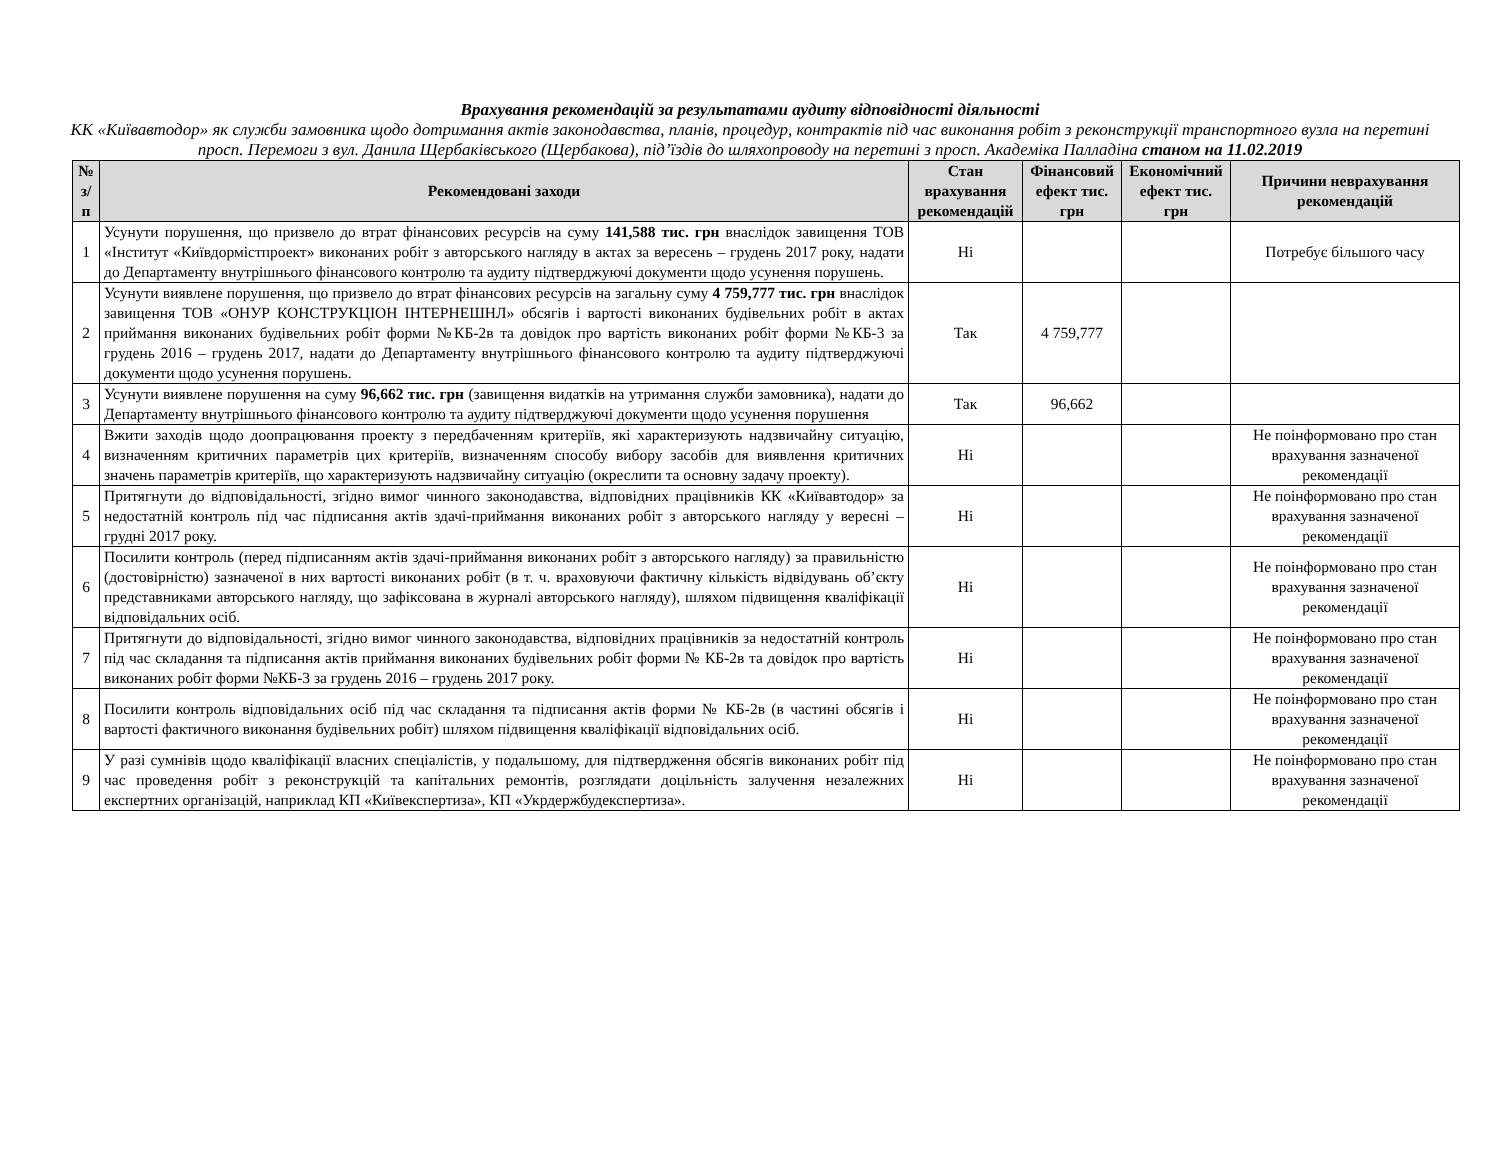Врахування рекомендацій за результатами аудиту відповідності діяльності
КК «Київавтодор» як служби замовника щодо дотримання актів законодавства, планів, процедур, контрактів під час виконання робіт з реконструкції транспортного вузла на перетині просп. Перемоги з вул. Данила Щербаківського (Щербакова), під’їздів до шляхопроводу на перетині з просп. Академіка Палладіна станом на 11.02.2019
| № з/п | Рекомендовані заходи | Стан врахування рекомендацій | Фінансовий ефект тис. грн | Економічний ефект тис. грн | Причини неврахування рекомендацій |
| --- | --- | --- | --- | --- | --- |
| 1 | Усунути порушення, що призвело до втрат фінансових ресурсів на суму 141,588 тис. грн внаслідок завищення ТОВ «Інститут «Київдормістпроект» виконаних робіт з авторського нагляду в актах за вересень – грудень 2017 року, надати до Департаменту внутрішнього фінансового контролю та аудиту підтверджуючі документи щодо усунення порушень. | Ні | | | Потребує більшого часу |
| 2 | Усунути виявлене порушення, що призвело до втрат фінансових ресурсів на загальну суму 4 759,777 тис. грн внаслідок завищення ТОВ «ОНУР КОНСТРУКЦІОН ІНТЕРНЕШНЛ» обсягів і вартості виконаних будівельних робіт в актах приймання виконаних будівельних робіт форми №КБ-2в та довідок про вартість виконаних робіт форми №КБ-3 за грудень 2016 – грудень 2017, надати до Департаменту внутрішнього фінансового контролю та аудиту підтверджуючі документи щодо усунення порушень. | Так | 4 759,777 | | |
| 3 | Усунути виявлене порушення на суму 96,662 тис. грн (завищення видатків на утримання служби замовника), надати до Департаменту внутрішнього фінансового контролю та аудиту підтверджуючі документи щодо усунення порушення | Так | 96,662 | | |
| 4 | Вжити заходів щодо доопрацювання проекту з передбаченням критеріїв, які характеризують надзвичайну ситуацію, визначенням критичних параметрів цих критеріїв, визначенням способу вибору засобів для виявлення критичних значень параметрів критеріїв, що характеризують надзвичайну ситуацію (окреслити та основну задачу проекту). | Ні | | | Не поінформовано про стан врахування зазначеної рекомендації |
| 5 | Притягнути до відповідальності, згідно вимог чинного законодавства, відповідних працівників КК «Київавтодор» за недостатній контроль під час підписання актів здачі-приймання виконаних робіт з авторського нагляду у вересні – грудні 2017 року. | Ні | | | Не поінформовано про стан врахування зазначеної рекомендації |
| 6 | Посилити контроль (перед підписанням актів здачі-приймання виконаних робіт з авторського нагляду) за правильністю (достовірністю) зазначеної в них вартості виконаних робіт (в т. ч. враховуючи фактичну кількість відвідувань об’єкту представниками авторського нагляду, що зафіксована в журналі авторського нагляду), шляхом підвищення кваліфікації відповідальних осіб. | Ні | | | Не поінформовано про стан врахування зазначеної рекомендації |
| 7 | Притягнути до відповідальності, згідно вимог чинного законодавства, відповідних працівників за недостатній контроль під час складання та підписання актів приймання виконаних будівельних робіт форми № КБ-2в та довідок про вартість виконаних робіт форми №КБ-3 за грудень 2016 – грудень 2017 року. | Ні | | | Не поінформовано про стан врахування зазначеної рекомендації |
| 8 | Посилити контроль відповідальних осіб під час складання та підписання актів форми № КБ-2в (в частині обсягів і вартості фактичного виконання будівельних робіт) шляхом підвищення кваліфікації відповідальних осіб. | Ні | | | Не поінформовано про стан врахування зазначеної рекомендації |
| 9 | У разі сумнівів щодо кваліфікації власних спеціалістів, у подальшому, для підтвердження обсягів виконаних робіт під час проведення робіт з реконструкцій та капітальних ремонтів, розглядати доцільність залучення незалежних експертних організацій, наприклад КП «Київекспертиза», КП «Укрдержбудекспертиза». | Ні | | | Не поінформовано про стан врахування зазначеної рекомендації |